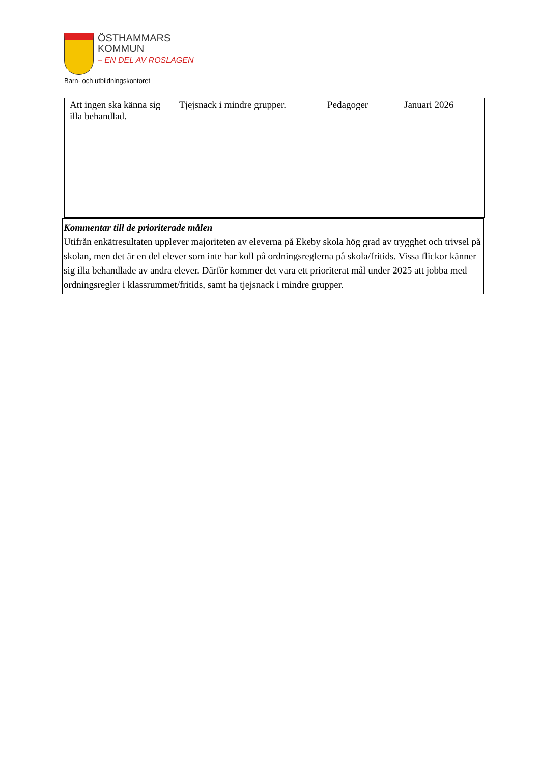ÖSTHAMMARS
KOMMUN
– EN DEL AV ROSLAGEN
Barn- och utbildningskontoret
| Att ingen ska känna sig illa behandlad. | Tjejsnack i mindre grupper. | Pedagoger | Januari 2026 |
Kommentar till de prioriterade målen
Utifrån enkätresultaten upplever majoriteten av eleverna på Ekeby skola hög grad av trygghet och trivsel på skolan, men det är en del elever som inte har koll på ordningsreglerna på skola/fritids. Vissa flickor känner sig illa behandlade av andra elever. Därför kommer det vara ett prioriterat mål under 2025 att jobba med ordningsregler i klassrummet/fritids, samt ha tjejsnack i mindre grupper.